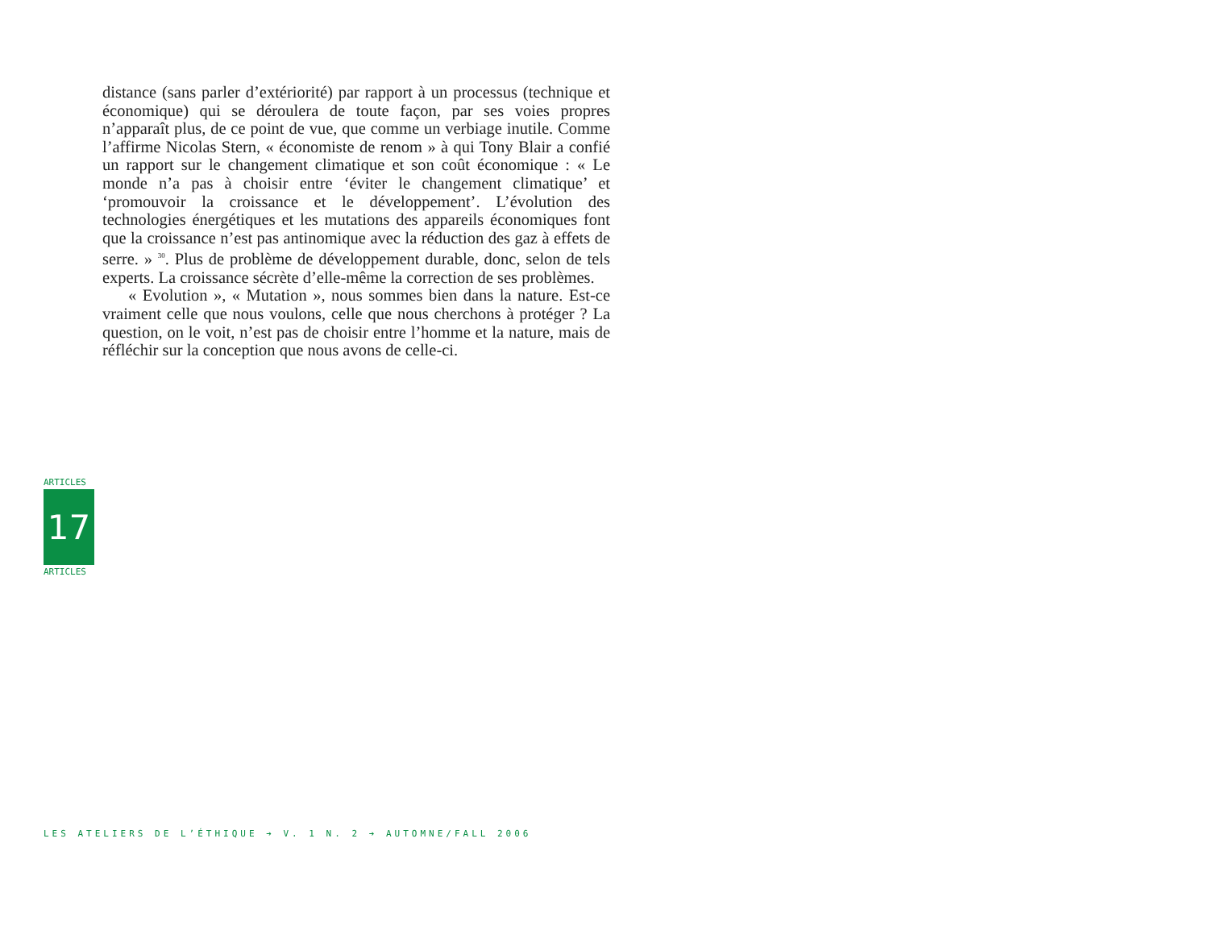distance (sans parler d’extériorité) par rapport à un processus (technique et économique) qui se déroulera de toute façon, par ses voies propres n’apparaît plus, de ce point de vue, que comme un verbiage inutile. Comme l’affirme Nicolas Stern, « économiste de renom » à qui Tony Blair a confié un rapport sur le changement climatique et son coût économique : « Le monde n’a pas à choisir entre ‘éviter le changement climatique’ et ‘promouvoir la croissance et le développement’. L’évolution des technologies énergétiques et les mutations des appareils économiques font que la croissance n’est pas antinomique avec la réduction des gaz à effets de serre. » <sup>30</sup>. Plus de problème de développement durable, donc, selon de tels experts. La croissance sécrète d’elle-même la correction de ses problèmes.
« Evolution », « Mutation », nous sommes bien dans la nature. Est-ce vraiment celle que nous voulons, celle que nous cherchons à protéger ? La question, on le voit, n’est pas de choisir entre l’homme et la nature, mais de réfléchir sur la conception que nous avons de celle-ci.
ARTICLES
17
ARTICLES
LES ATELIERS DE L’ÉTHIQUE ➔ V. 1 N. 2 ➔ AUTOMNE/FALL 2006